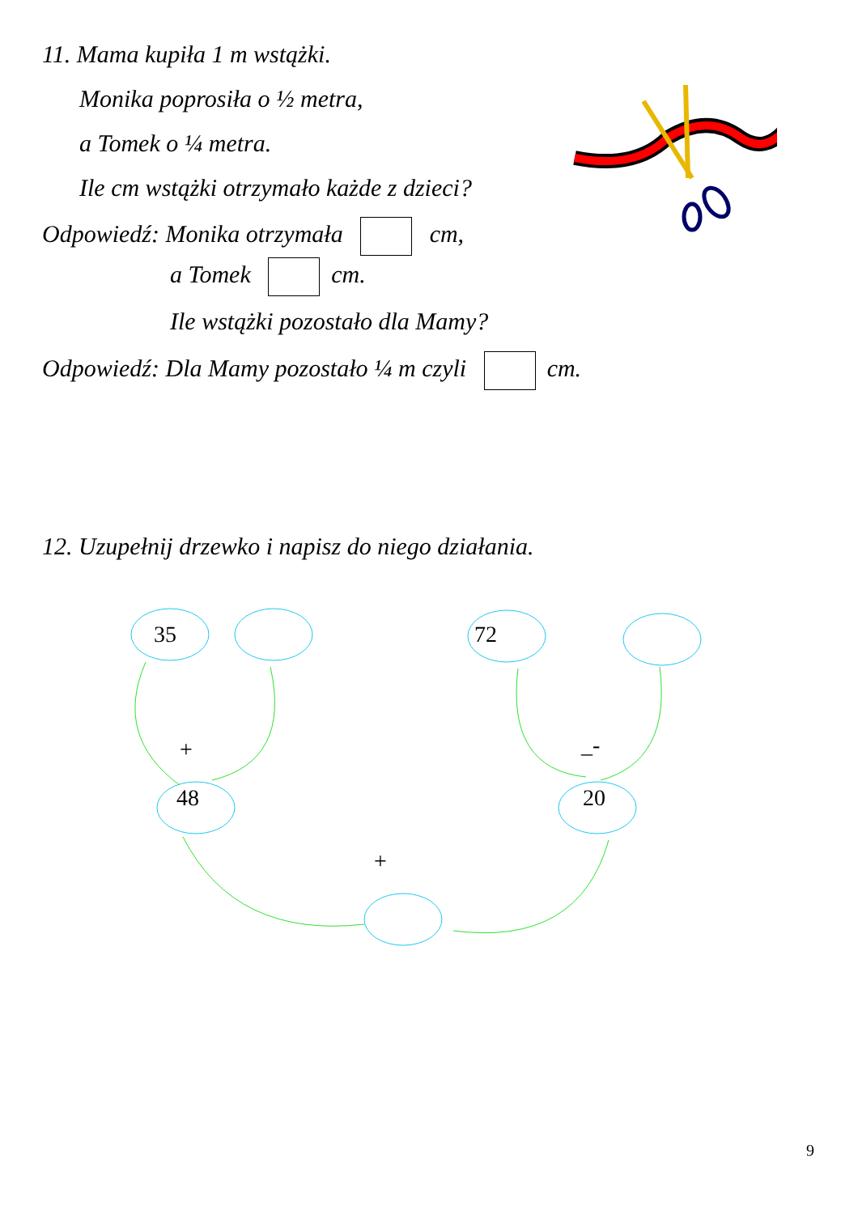11. Mama kupiła 1 m wstążki.
Monika poprosiła o ½ metra,
a Tomek o ¼ metra.
Ile cm wstążki otrzymało każde z dzieci?
Odpowiedź: Monika otrzymała cm,
a Tomek cm.
Ile wstążki pozostało dla Mamy?
Odpowiedź: Dla Mamy pozostało ¼ m czyli cm.
12. Uzupełnij drzewko i napisz do niego działania.
35 72
+ _-
48 20
+
9